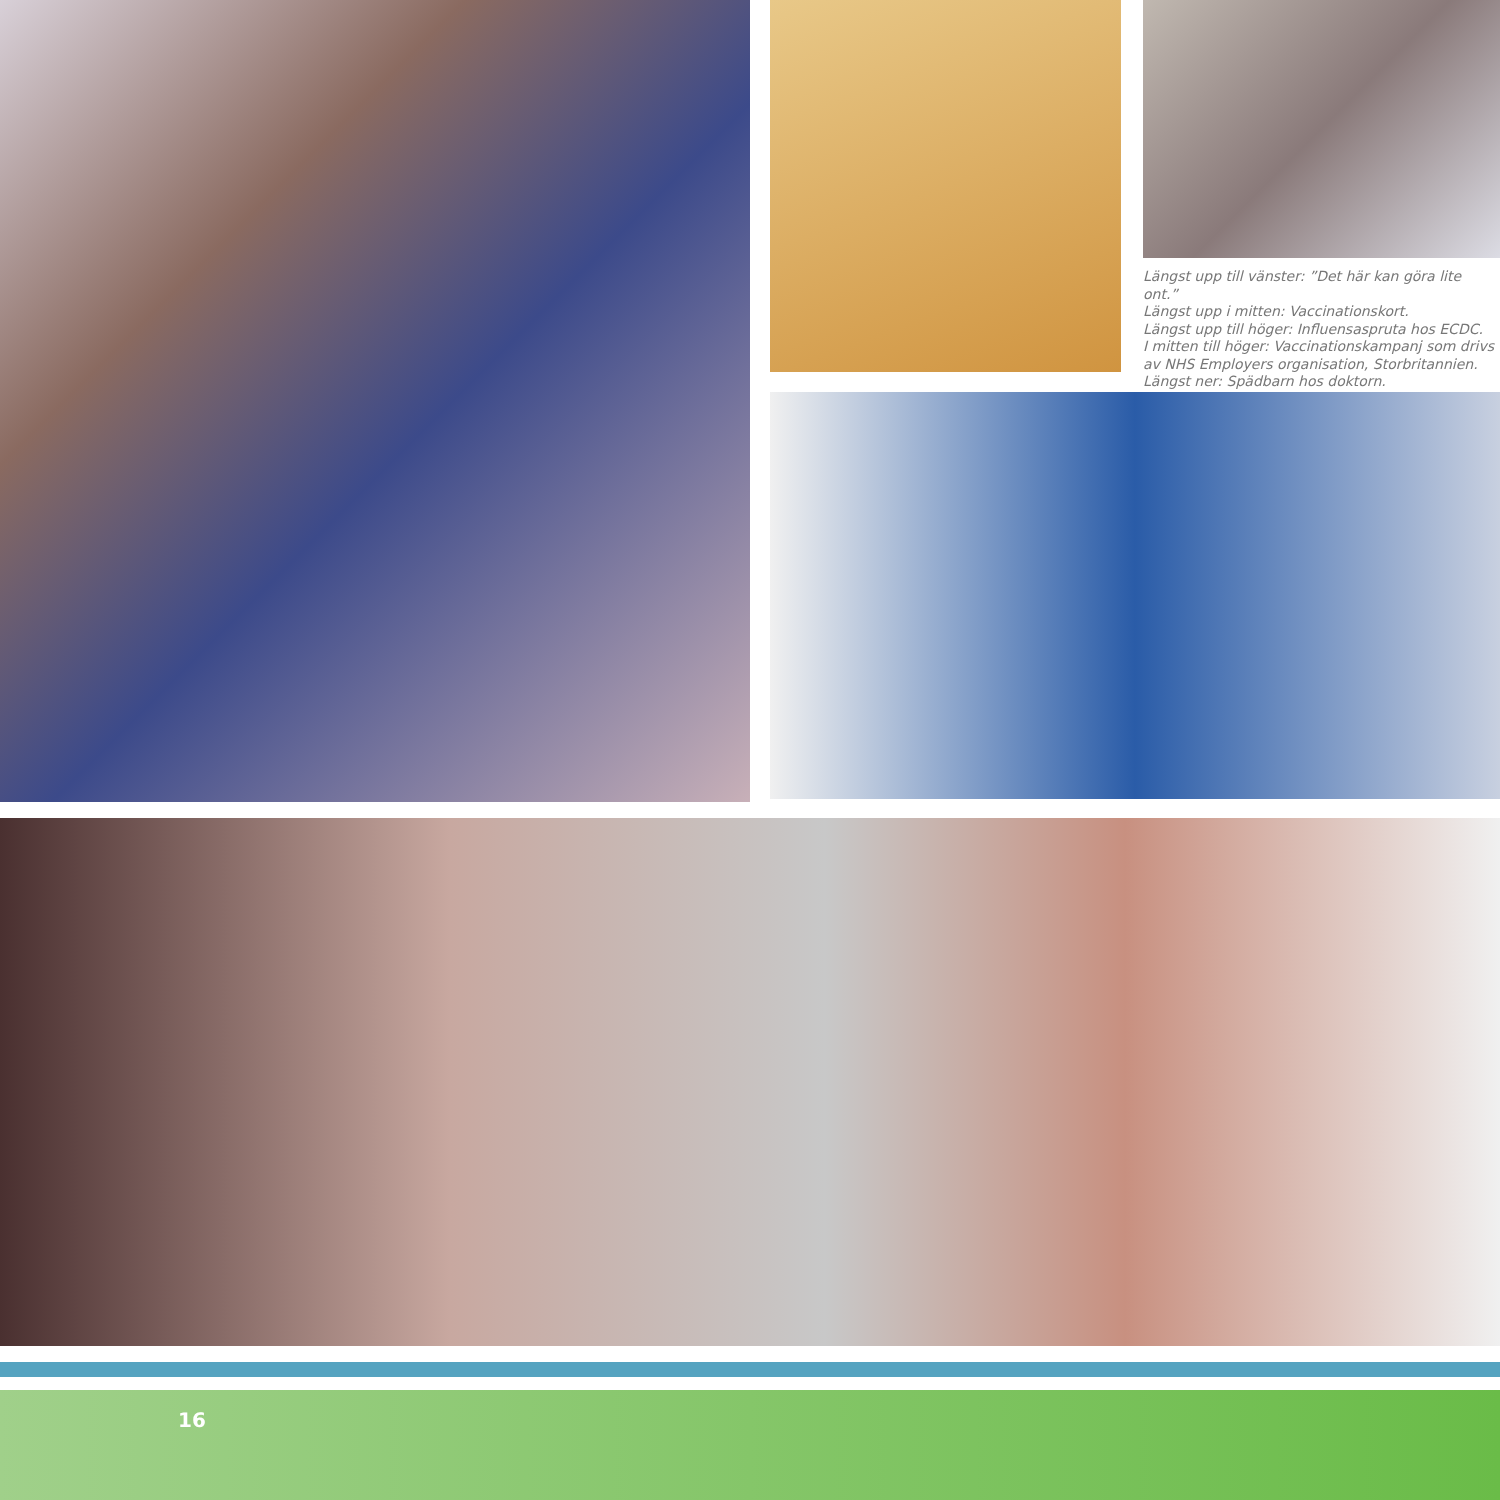Längst upp till vänster: ”Det här kan göra lite ont.”
Längst upp i mitten: Vaccinationskort.
Längst upp till höger: Influensaspruta hos ECDC.
I mitten till höger: Vaccinationskampanj som drivs av NHS Employers organisation, Storbritannien.
Längst ner: Spädbarn hos doktorn.
16